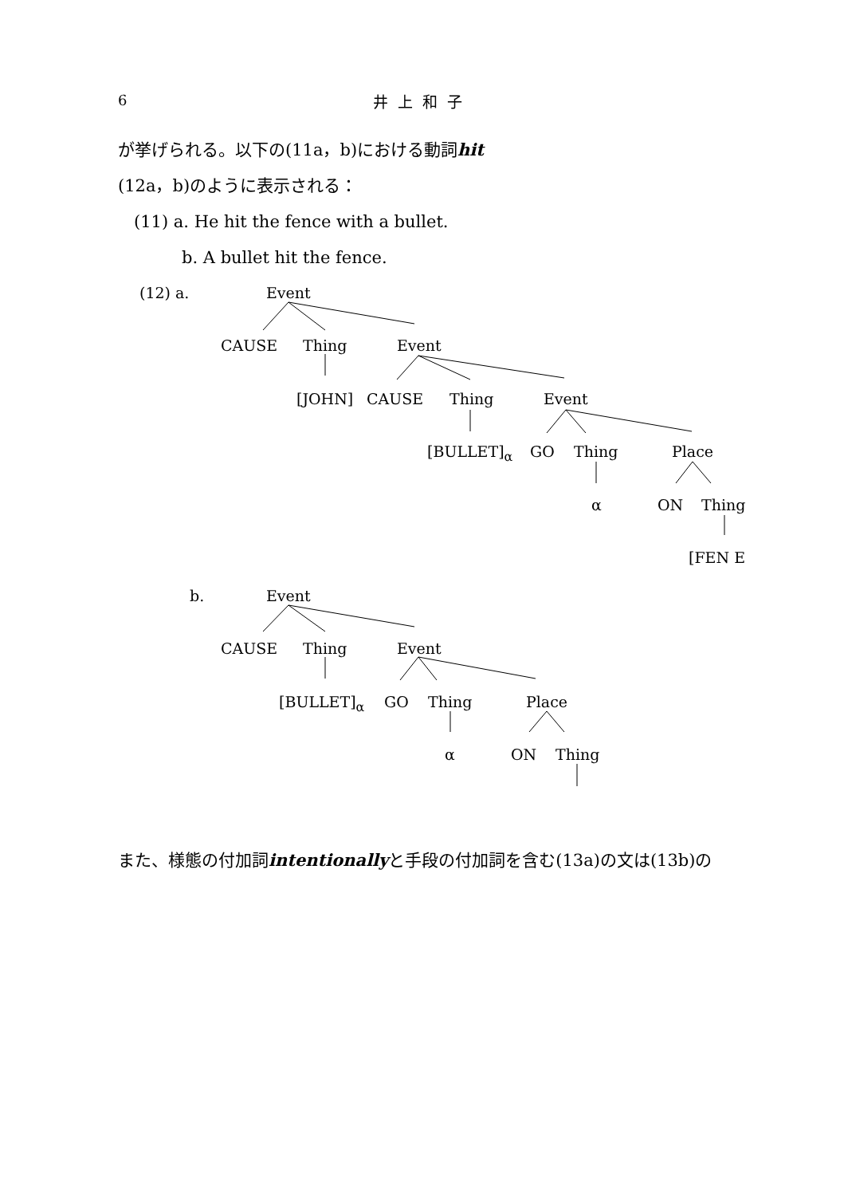6
井上和子
が挙げられる。以下の(11a，b)における動詞hit
(12a，b)のように表示される：
(11) a. He hit the fence with a bullet.
b. A bullet hit the fence.
(12) a. Event
CAUSE Thing Event
[JOHN] CAUSE Thing Event
[BULLET]<sub>α</sub> GO Thing Place
α ON Thing
[FEN E
b. Event
CAUSE Thing Event
[BULLET]<sub>α</sub> GO Thing Place
α ON Thing
また、様態の付加詞intentionallyと手段の付加詞を含む(13a)の文は(13b)の